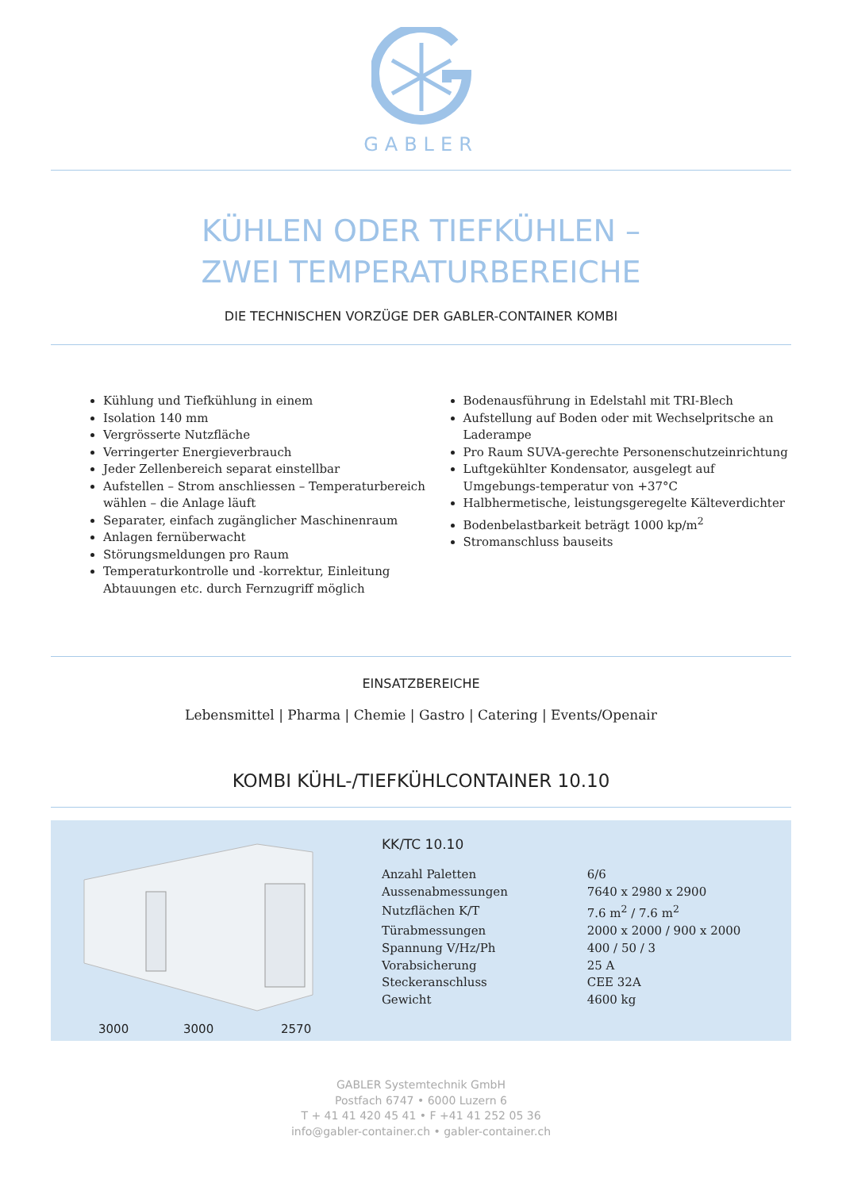GABLER
KÜHLEN ODER TIEFKÜHLEN –
ZWEI TEMPERATURBEREICHE
DIE TECHNISCHEN VORZÜGE DER GABLER-CONTAINER KOMBI
Kühlung und Tiefkühlung in einem
Isolation 140 mm
Vergrösserte Nutzfläche
Verringerter Energieverbrauch
Jeder Zellenbereich separat einstellbar
Aufstellen – Strom anschliessen – Temperaturbereich wählen – die Anlage läuft
Separater, einfach zugänglicher Maschinenraum
Anlagen fernüberwacht
Störungsmeldungen pro Raum
Temperaturkontrolle und -korrektur, Einleitung Abtauungen etc. durch Fernzugriff möglich
Bodenausführung in Edelstahl mit TRI-Blech
Aufstellung auf Boden oder mit Wechselpritsche an Laderampe
Pro Raum SUVA-gerechte Personenschutzeinrichtung
Luftgekühlter Kondensator, ausgelegt auf Umgebungs-temperatur von +37°C
Halbhermetische, leistungsgeregelte Kälteverdichter
Bodenbelastbarkeit beträgt 1000 kp/m<sup>2</sup>
Stromanschluss bauseits
EINSATZBEREICHE
Lebensmittel | Pharma | Chemie | Gastro | Catering | Events/Openair
KOMBI KÜHL-/TIEFKÜHLCONTAINER 10.10
3000 3000 2570
KK/TC 10.10
| Anzahl Paletten | 6/6 |
| Aussenabmessungen | 7640 x 2980 x 2900 |
| Nutzflächen K/T | 7.6 m<sup>2</sup> / 7.6 m<sup>2</sup> |
| Türabmessungen | 2000 x 2000 / 900 x 2000 |
| Spannung V/Hz/Ph | 400 / 50 / 3 |
| Vorabsicherung | 25 A |
| Steckeranschluss | CEE 32A |
| Gewicht | 4600 kg |
GABLER Systemtechnik GmbH
Postfach 6747 • 6000 Luzern 6
T + 41 41 420 45 41 • F +41 41 252 05 36
info@gabler-container.ch • gabler-container.ch